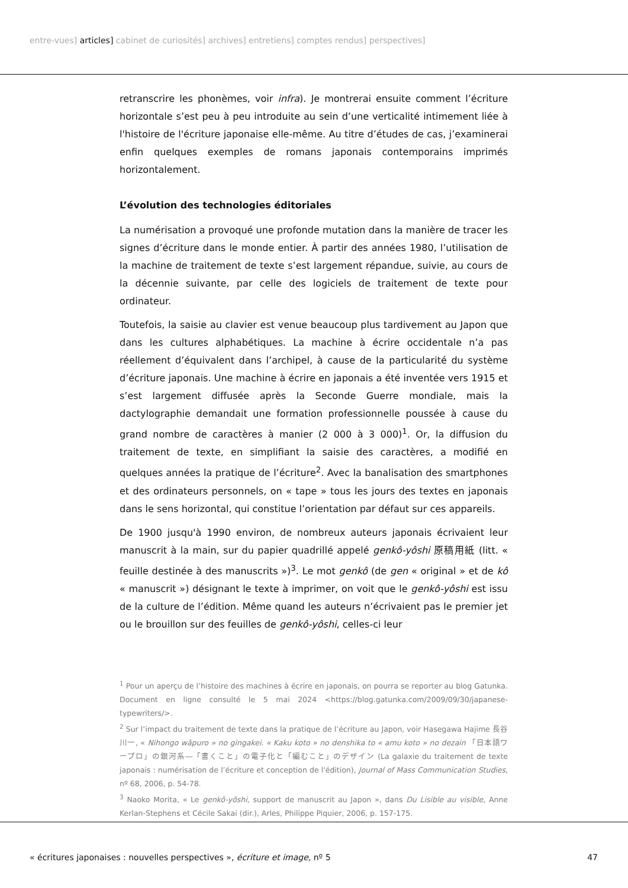entre-vues] articles] cabinet de curiosités] archives] entretiens] comptes rendus] perspectives]
retranscrire les phonèmes, voir infra). Je montrerai ensuite comment l’écriture horizontale s’est peu à peu introduite au sein d’une verticalité intimement liée à l'histoire de l'écriture japonaise elle-même. Au titre d’études de cas, j’examinerai enfin quelques exemples de romans japonais contemporains imprimés horizontalement.
L’évolution des technologies éditoriales
La numérisation a provoqué une profonde mutation dans la manière de tracer les signes d’écriture dans le monde entier. À partir des années 1980, l’utilisation de la machine de traitement de texte s’est largement répandue, suivie, au cours de la décennie suivante, par celle des logiciels de traitement de texte pour ordinateur.
Toutefois, la saisie au clavier est venue beaucoup plus tardivement au Japon que dans les cultures alphabétiques. La machine à écrire occidentale n’a pas réellement d’équivalent dans l’archipel, à cause de la particularité du système d’écriture japonais. Une machine à écrire en japonais a été inventée vers 1915 et s’est largement diffusée après la Seconde Guerre mondiale, mais la dactylographie demandait une formation professionnelle poussée à cause du grand nombre de caractères à manier (2 000 à 3 000)<sup>1</sup>. Or, la diffusion du traitement de texte, en simplifiant la saisie des caractères, a modifié en quelques années la pratique de l’écriture<sup>2</sup>. Avec la banalisation des smartphones et des ordinateurs personnels, on « tape » tous les jours des textes en japonais dans le sens horizontal, qui constitue l’orientation par défaut sur ces appareils.
De 1900 jusqu'à 1990 environ, de nombreux auteurs japonais écrivaient leur manuscrit à la main, sur du papier quadrillé appelé genkô-yôshi 原稿用紙 (litt. « feuille destinée à des manuscrits »)<sup>3</sup>. Le mot genkô (de gen « original » et de kô « manuscrit ») désignant le texte à imprimer, on voit que le genkô-yôshi est issu de la culture de l’édition. Même quand les auteurs n’écrivaient pas le premier jet ou le brouillon sur des feuilles de genkô-yôshi, celles-ci leur
<sup>1</sup> Pour un aperçu de l’histoire des machines à écrire en japonais, on pourra se reporter au blog Gatunka. Document en ligne consulté le 5 mai 2024 <https://blog.gatunka.com/2009/09/30/japanese-typewriters/>.
<sup>2</sup> Sur l’impact du traitement de texte dans la pratique de l’écriture au Japon, voir Hasegawa Hajime 長谷川一, « Nihongo wâpuro » no gingakei. « Kaku koto » no denshika to « amu koto » no dezain 「日本語ワープロ」の銀河系―「書くこと」の電子化と「編むこと」のデザイン (La galaxie du traitement de texte japonais : numérisation de l’écriture et conception de l'édition), Journal of Mass Communication Studies, nº 68, 2006, p. 54-78.
<sup>3</sup> Naoko Morita, « Le genkô-yôshi, support de manuscrit au Japon », dans Du Lisible au visible, Anne Kerlan-Stephens et Cécile Sakai (dir.), Arles, Philippe Piquier, 2006, p. 157-175.
« écritures japonaises : nouvelles perspectives », écriture et image, nº 5 47